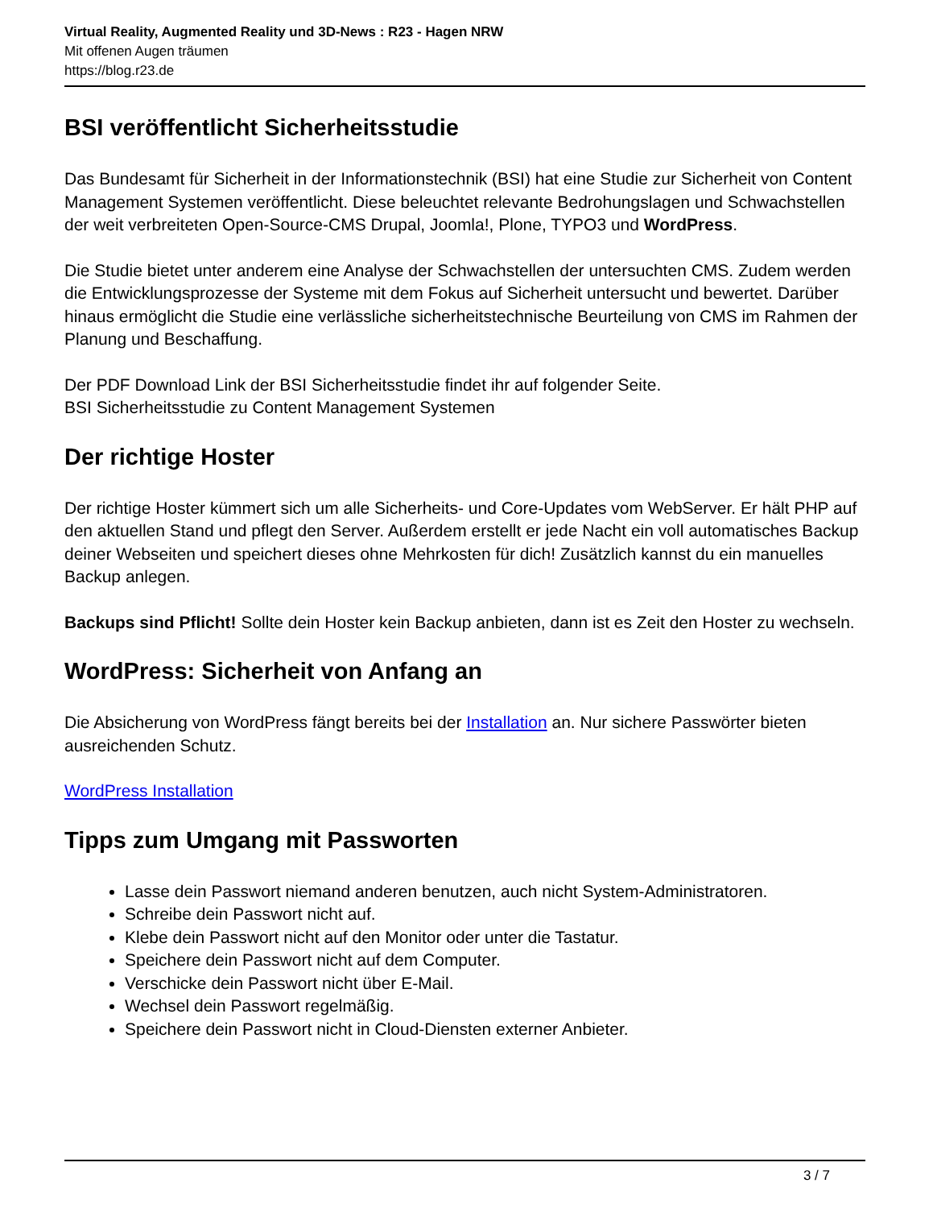Virtual Reality, Augmented Reality und 3D-News : R23 - Hagen NRW
Mit offenen Augen träumen
https://blog.r23.de
BSI veröffentlicht Sicherheitsstudie
Das Bundesamt für Sicherheit in der Informationstechnik (BSI) hat eine Studie zur Sicherheit von Content Management Systemen veröffentlicht. Diese beleuchtet relevante Bedrohungslagen und Schwachstellen der weit verbreiteten Open-Source-CMS Drupal, Joomla!, Plone, TYPO3 und WordPress.
Die Studie bietet unter anderem eine Analyse der Schwachstellen der untersuchten CMS. Zudem werden die Entwicklungsprozesse der Systeme mit dem Fokus auf Sicherheit untersucht und bewertet. Darüber hinaus ermöglicht die Studie eine verlässliche sicherheitstechnische Beurteilung von CMS im Rahmen der Planung und Beschaffung.
Der PDF Download Link der BSI Sicherheitsstudie findet ihr auf folgender Seite.
BSI Sicherheitsstudie zu Content Management Systemen
Der richtige Hoster
Der richtige Hoster kümmert sich um alle Sicherheits- und Core-Updates vom WebServer. Er hält PHP auf den aktuellen Stand und pflegt den Server. Außerdem erstellt er jede Nacht ein voll automatisches Backup deiner Webseiten und speichert dieses ohne Mehrkosten für dich! Zusätzlich kannst du ein manuelles Backup anlegen.
Backups sind Pflicht! Sollte dein Hoster kein Backup anbieten, dann ist es Zeit den Hoster zu wechseln.
WordPress: Sicherheit von Anfang an
Die Absicherung von WordPress fängt bereits bei der Installation an. Nur sichere Passwörter bieten ausreichenden Schutz.
WordPress Installation
Tipps zum Umgang mit Passworten
Lasse dein Passwort niemand anderen benutzen, auch nicht System-Administratoren.
Schreibe dein Passwort nicht auf.
Klebe dein Passwort nicht auf den Monitor oder unter die Tastatur.
Speichere dein Passwort nicht auf dem Computer.
Verschicke dein Passwort nicht über E-Mail.
Wechsel dein Passwort regelmäßig.
Speichere dein Passwort nicht in Cloud-Diensten externer Anbieter.
3 / 7